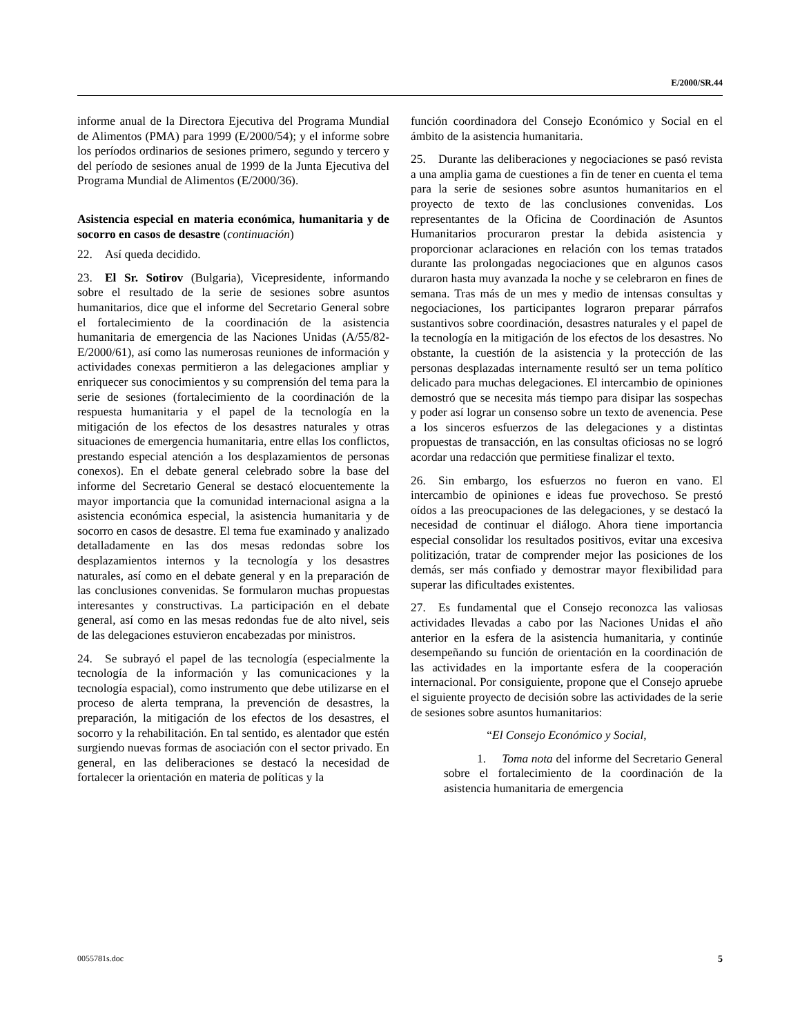E/2000/SR.44
informe anual de la Directora Ejecutiva del Programa Mundial de Alimentos (PMA) para 1999 (E/2000/54); y el informe sobre los períodos ordinarios de sesiones primero, segundo y tercero y del período de sesiones anual de 1999 de la Junta Ejecutiva del Programa Mundial de Alimentos (E/2000/36).
Asistencia especial en materia económica, humanitaria y de socorro en casos de desastre (continuación)
22. Así queda decidido.
23. El Sr. Sotirov (Bulgaria), Vicepresidente, informando sobre el resultado de la serie de sesiones sobre asuntos humanitarios, dice que el informe del Secretario General sobre el fortalecimiento de la coordinación de la asistencia humanitaria de emergencia de las Naciones Unidas (A/55/82-E/2000/61), así como las numerosas reuniones de información y actividades conexas permitieron a las delegaciones ampliar y enriquecer sus conocimientos y su comprensión del tema para la serie de sesiones (fortalecimiento de la coordinación de la respuesta humanitaria y el papel de la tecnología en la mitigación de los efectos de los desastres naturales y otras situaciones de emergencia humanitaria, entre ellas los conflictos, prestando especial atención a los desplazamientos de personas conexos). En el debate general celebrado sobre la base del informe del Secretario General se destacó elocuentemente la mayor importancia que la comunidad internacional asigna a la asistencia económica especial, la asistencia humanitaria y de socorro en casos de desastre. El tema fue examinado y analizado detalladamente en las dos mesas redondas sobre los desplazamientos internos y la tecnología y los desastres naturales, así como en el debate general y en la preparación de las conclusiones convenidas. Se formularon muchas propuestas interesantes y constructivas. La participación en el debate general, así como en las mesas redondas fue de alto nivel, seis de las delegaciones estuvieron encabezadas por ministros.
24. Se subrayó el papel de las tecnología (especialmente la tecnología de la información y las comunicaciones y la tecnología espacial), como instrumento que debe utilizarse en el proceso de alerta temprana, la prevención de desastres, la preparación, la mitigación de los efectos de los desastres, el socorro y la rehabilitación. En tal sentido, es alentador que estén surgiendo nuevas formas de asociación con el sector privado. En general, en las deliberaciones se destacó la necesidad de fortalecer la orientación en materia de políticas y la
función coordinadora del Consejo Económico y Social en el ámbito de la asistencia humanitaria.
25. Durante las deliberaciones y negociaciones se pasó revista a una amplia gama de cuestiones a fin de tener en cuenta el tema para la serie de sesiones sobre asuntos humanitarios en el proyecto de texto de las conclusiones convenidas. Los representantes de la Oficina de Coordinación de Asuntos Humanitarios procuraron prestar la debida asistencia y proporcionar aclaraciones en relación con los temas tratados durante las prolongadas negociaciones que en algunos casos duraron hasta muy avanzada la noche y se celebraron en fines de semana. Tras más de un mes y medio de intensas consultas y negociaciones, los participantes lograron preparar párrafos sustantivos sobre coordinación, desastres naturales y el papel de la tecnología en la mitigación de los efectos de los desastres. No obstante, la cuestión de la asistencia y la protección de las personas desplazadas internamente resultó ser un tema político delicado para muchas delegaciones. El intercambio de opiniones demostró que se necesita más tiempo para disipar las sospechas y poder así lograr un consenso sobre un texto de avenencia. Pese a los sinceros esfuerzos de las delegaciones y a distintas propuestas de transacción, en las consultas oficiosas no se logró acordar una redacción que permitiese finalizar el texto.
26. Sin embargo, los esfuerzos no fueron en vano. El intercambio de opiniones e ideas fue provechoso. Se prestó oídos a las preocupaciones de las delegaciones, y se destacó la necesidad de continuar el diálogo. Ahora tiene importancia especial consolidar los resultados positivos, evitar una excesiva politización, tratar de comprender mejor las posiciones de los demás, ser más confiado y demostrar mayor flexibilidad para superar las dificultades existentes.
27. Es fundamental que el Consejo reconozca las valiosas actividades llevadas a cabo por las Naciones Unidas el año anterior en la esfera de la asistencia humanitaria, y continúe desempeñando su función de orientación en la coordinación de las actividades en la importante esfera de la cooperación internacional. Por consiguiente, propone que el Consejo apruebe el siguiente proyecto de decisión sobre las actividades de la serie de sesiones sobre asuntos humanitarios:
“El Consejo Económico y Social,
1. Toma nota del informe del Secretario General sobre el fortalecimiento de la coordinación de la asistencia humanitaria de emergencia
0055781s.doc 5